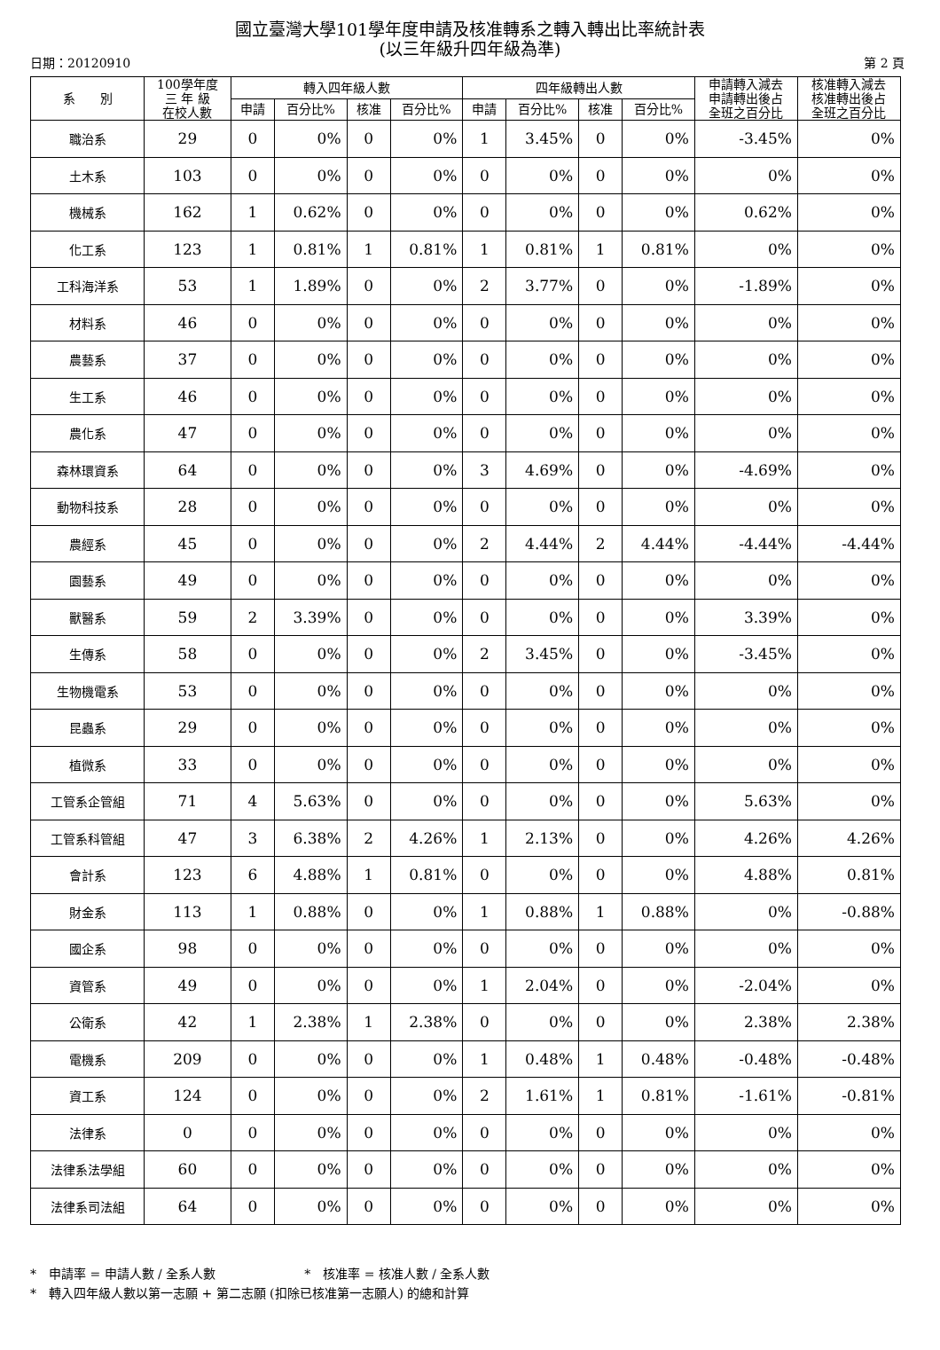國立臺灣大學101學年度申請及核准轉系之轉入轉出比率統計表
(以三年級升四年級為準)
日期：20120910 第 2 頁
| 系 別 | 100學年度 三 年 級 在校人數 | 轉入四年級人數 | | | | 四年級轉出人數 | | | | 申請轉入減去 申請轉出後占 全班之百分比 | 核准轉入減去 核准轉出後占 全班之百分比 |
| --- | --- | --- | --- | --- | --- | --- | --- | --- | --- | --- | --- |
| | | 申請 | 百分比% | 核准 | 百分比% | 申請 | 百分比% | 核准 | 百分比% | | |
| 職治系 | 29 | 0 | 0% | 0 | 0% | 1 | 3.45% | 0 | 0% | -3.45% | 0% |
| 土木系 | 103 | 0 | 0% | 0 | 0% | 0 | 0% | 0 | 0% | 0% | 0% |
| 機械系 | 162 | 1 | 0.62% | 0 | 0% | 0 | 0% | 0 | 0% | 0.62% | 0% |
| 化工系 | 123 | 1 | 0.81% | 1 | 0.81% | 1 | 0.81% | 1 | 0.81% | 0% | 0% |
| 工科海洋系 | 53 | 1 | 1.89% | 0 | 0% | 2 | 3.77% | 0 | 0% | -1.89% | 0% |
| 材料系 | 46 | 0 | 0% | 0 | 0% | 0 | 0% | 0 | 0% | 0% | 0% |
| 農藝系 | 37 | 0 | 0% | 0 | 0% | 0 | 0% | 0 | 0% | 0% | 0% |
| 生工系 | 46 | 0 | 0% | 0 | 0% | 0 | 0% | 0 | 0% | 0% | 0% |
| 農化系 | 47 | 0 | 0% | 0 | 0% | 0 | 0% | 0 | 0% | 0% | 0% |
| 森林環資系 | 64 | 0 | 0% | 0 | 0% | 3 | 4.69% | 0 | 0% | -4.69% | 0% |
| 動物科技系 | 28 | 0 | 0% | 0 | 0% | 0 | 0% | 0 | 0% | 0% | 0% |
| 農經系 | 45 | 0 | 0% | 0 | 0% | 2 | 4.44% | 2 | 4.44% | -4.44% | -4.44% |
| 園藝系 | 49 | 0 | 0% | 0 | 0% | 0 | 0% | 0 | 0% | 0% | 0% |
| 獸醫系 | 59 | 2 | 3.39% | 0 | 0% | 0 | 0% | 0 | 0% | 3.39% | 0% |
| 生傳系 | 58 | 0 | 0% | 0 | 0% | 2 | 3.45% | 0 | 0% | -3.45% | 0% |
| 生物機電系 | 53 | 0 | 0% | 0 | 0% | 0 | 0% | 0 | 0% | 0% | 0% |
| 昆蟲系 | 29 | 0 | 0% | 0 | 0% | 0 | 0% | 0 | 0% | 0% | 0% |
| 植微系 | 33 | 0 | 0% | 0 | 0% | 0 | 0% | 0 | 0% | 0% | 0% |
| 工管系企管組 | 71 | 4 | 5.63% | 0 | 0% | 0 | 0% | 0 | 0% | 5.63% | 0% |
| 工管系科管組 | 47 | 3 | 6.38% | 2 | 4.26% | 1 | 2.13% | 0 | 0% | 4.26% | 4.26% |
| 會計系 | 123 | 6 | 4.88% | 1 | 0.81% | 0 | 0% | 0 | 0% | 4.88% | 0.81% |
| 財金系 | 113 | 1 | 0.88% | 0 | 0% | 1 | 0.88% | 1 | 0.88% | 0% | -0.88% |
| 國企系 | 98 | 0 | 0% | 0 | 0% | 0 | 0% | 0 | 0% | 0% | 0% |
| 資管系 | 49 | 0 | 0% | 0 | 0% | 1 | 2.04% | 0 | 0% | -2.04% | 0% |
| 公衛系 | 42 | 1 | 2.38% | 1 | 2.38% | 0 | 0% | 0 | 0% | 2.38% | 2.38% |
| 電機系 | 209 | 0 | 0% | 0 | 0% | 1 | 0.48% | 1 | 0.48% | -0.48% | -0.48% |
| 資工系 | 124 | 0 | 0% | 0 | 0% | 2 | 1.61% | 1 | 0.81% | -1.61% | -0.81% |
| 法律系 | 0 | 0 | 0% | 0 | 0% | 0 | 0% | 0 | 0% | 0% | 0% |
| 法律系法學組 | 60 | 0 | 0% | 0 | 0% | 0 | 0% | 0 | 0% | 0% | 0% |
| 法律系司法組 | 64 | 0 | 0% | 0 | 0% | 0 | 0% | 0 | 0% | 0% | 0% |
*　申請率 = 申請人數 / 全系人數 *　核准率 = 核准人數 / 全系人數
*　轉入四年級人數以第一志願 + 第二志願 (扣除已核准第一志願人) 的總和計算